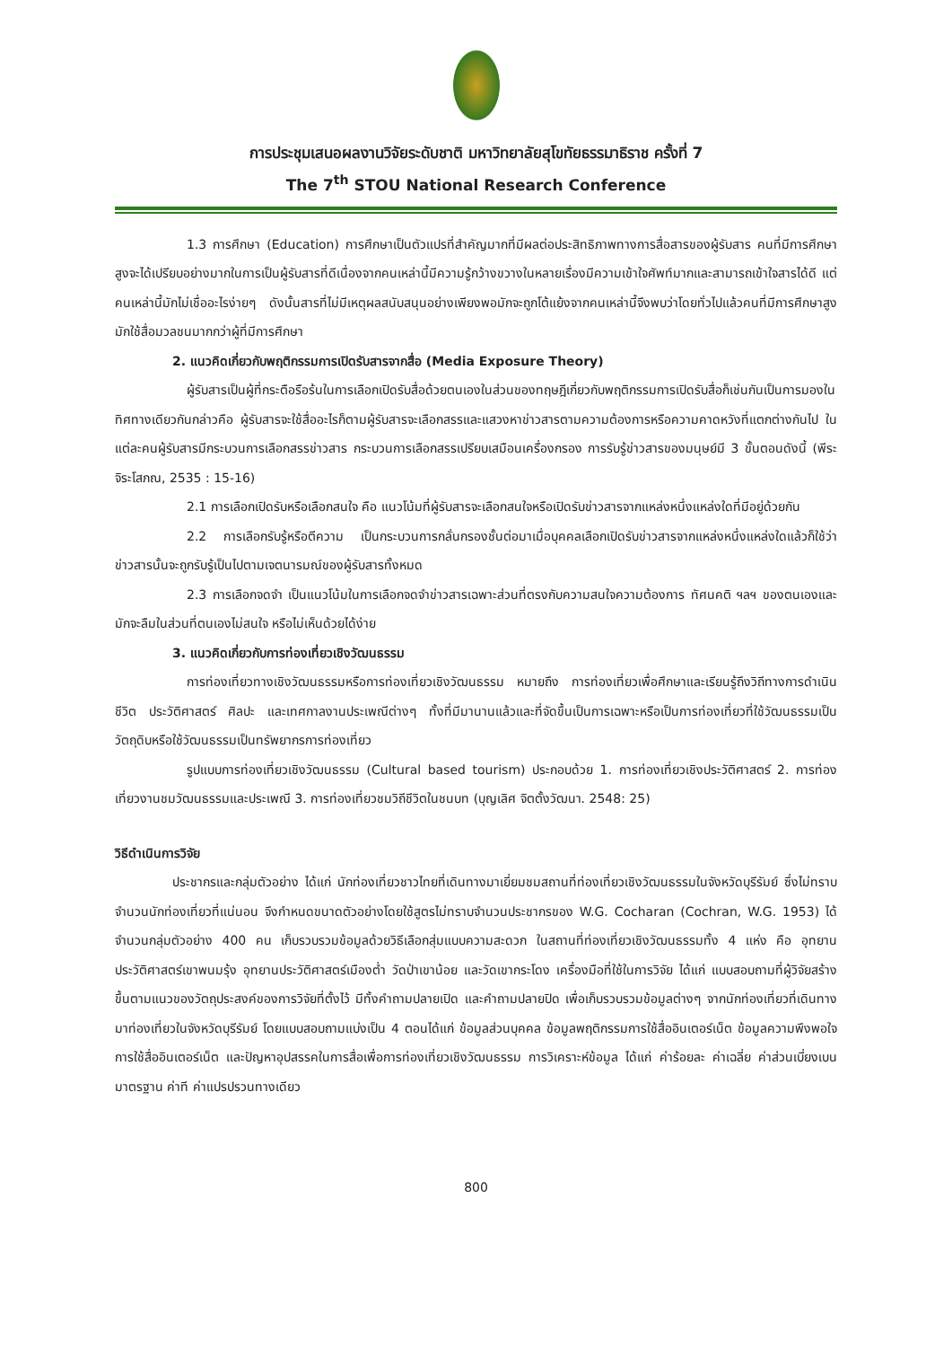การประชุมเสนอผลงานวิจัยระดับชาติ มหาวิทยาลัยสุโขทัยธรรมาธิราช ครั้งที่ 7
The 7<sup>th</sup> STOU National Research Conference
1.3 การศึกษา (Education) การศึกษาเป็นตัวแปรที่สำคัญมากที่มีผลต่อประสิทธิภาพทางการสื่อสารของผู้รับสาร คนที่มีการศึกษาสูงจะได้เปรียบอย่างมากในการเป็นผู้รับสารที่ดีเนื่องจากคนเหล่านี้มีความรู้กว้างขวางในหลายเรื่องมีความเข้าใจศัพท์มากและสามารถเข้าใจสารได้ดี แต่คนเหล่านี้มักไม่เชื่ออะไรง่ายๆ ดังนั้นสารที่ไม่มีเหตุผลสนับสนุนอย่างเพียงพอมักจะถูกโต้แย้งจากคนเหล่านี้จึงพบว่าโดยทั่วไปแล้วคนที่มีการศึกษาสูงมักใช้สื่อมวลชนมากกว่าผู้ที่มีการศึกษา
2. แนวคิดเกี่ยวกับพฤติกรรมการเปิดรับสารจากสื่อ (Media Exposure Theory)
ผู้รับสารเป็นผู้ที่กระตือรือร้นในการเลือกเปิดรับสื่อด้วยตนเองในส่วนของทฤษฎีเกี่ยวกับพฤติกรรมการเปิดรับสื่อก็เช่นกันเป็นการมองในทิศทางเดียวกันกล่าวคือ ผู้รับสารจะใช้สื่ออะไรก็ตามผู้รับสารจะเลือกสรรและแสวงหาข่าวสารตามความต้องการหรือความคาดหวังที่แตกต่างกันไป ในแต่ละคนผู้รับสารมีกระบวนการเลือกสรรข่าวสาร กระบวนการเลือกสรรเปรียบเสมือนเครื่องกรอง การรับรู้ข่าวสารของมนุษย์มี 3 ขั้นตอนดังนี้ (พีระ จิระโสภณ, 2535 : 15-16)
2.1 การเลือกเปิดรับหรือเลือกสนใจ คือ แนวโน้มที่ผู้รับสารจะเลือกสนใจหรือเปิดรับข่าวสารจากแหล่งหนึ่งแหล่งใดที่มีอยู่ด้วยกัน
2.2 การเลือกรับรู้หรือตีความ เป็นกระบวนการกลั่นกรองชั้นต่อมาเมื่อบุคคลเลือกเปิดรับข่าวสารจากแหล่งหนึ่งแหล่งใดแล้วก็ใช้ว่าข่าวสารนั้นจะถูกรับรู้เป็นไปตามเจตนารมณ์ของผู้รับสารทั้งหมด
2.3 การเลือกจดจำ เป็นแนวโน้มในการเลือกจดจำข่าวสารเฉพาะส่วนที่ตรงกับความสนใจความต้องการ ทัศนคติ ฯลฯ ของตนเองและมักจะลืมในส่วนที่ตนเองไม่สนใจ หรือไม่เห็นด้วยได้ง่าย
3. แนวคิดเกี่ยวกับการท่องเที่ยวเชิงวัฒนธรรม
การท่องเที่ยวทางเชิงวัฒนธรรมหรือการท่องเที่ยวเชิงวัฒนธรรม หมายถึง การท่องเที่ยวเพื่อศึกษาและเรียนรู้ถึงวิถีทางการดำเนินชีวิต ประวัติศาสตร์ ศิลปะ และเทศกาลงานประเพณีต่างๆ ทั้งที่มีมานานแล้วและที่จัดขึ้นเป็นการเฉพาะหรือเป็นการท่องเที่ยวที่ใช้วัฒนธรรมเป็นวัตถุดิบหรือใช้วัฒนธรรมเป็นทรัพยากรการท่องเที่ยว
รูปแบบการท่องเที่ยวเชิงวัฒนธรรม (Cultural based tourism) ประกอบด้วย 1. การท่องเที่ยวเชิงประวัติศาสตร์ 2. การท่องเที่ยวงานชมวัฒนธรรมและประเพณี 3. การท่องเที่ยวชมวิถีชีวิตในชนบท (บุญเลิศ จิตตั้งวัฒนา. 2548: 25)
วิธีดำเนินการวิจัย
ประชากรและกลุ่มตัวอย่าง ได้แก่ นักท่องเที่ยวชาวไทยที่เดินทางมาเยี่ยมชมสถานที่ท่องเที่ยวเชิงวัฒนธรรมในจังหวัดบุรีรัมย์ ซึ่งไม่ทราบจำนวนนักท่องเที่ยวที่แน่นอน จึงกำหนดขนาดตัวอย่างโดยใช้สูตรไม่ทราบจำนวนประชากรของ W.G. Cocharan (Cochran, W.G. 1953) ได้จำนวนกลุ่มตัวอย่าง 400 คน เก็บรวบรวมข้อมูลด้วยวิธีเลือกสุ่มแบบความสะดวก ในสถานที่ท่องเที่ยวเชิงวัฒนธรรมทั้ง 4 แห่ง คือ อุทยานประวัติศาสตร์เขาพนมรุ้ง อุทยานประวัติศาสตร์เมืองต่ำ วัดป่าเขาน้อย และวัดเขากระโดง เครื่องมือที่ใช้ในการวิจัย ได้แก่ แบบสอบถามที่ผู้วิจัยสร้างขึ้นตามแนวของวัตถุประสงค์ของการวิจัยที่ตั้งไว้ มีทั้งคำถามปลายเปิด และคำถามปลายปิด เพื่อเก็บรวบรวมข้อมูลต่างๆ จากนักท่องเที่ยวที่เดินทางมาท่องเที่ยวในจังหวัดบุรีรัมย์ โดยแบบสอบถามแบ่งเป็น 4 ตอนได้แก่ ข้อมูลส่วนบุคคล ข้อมูลพฤติกรรมการใช้สื่ออินเตอร์เน็ต ข้อมูลความพึงพอใจการใช้สื่ออินเตอร์เน็ต และปัญหาอุปสรรคในการสื่อเพื่อการท่องเที่ยวเชิงวัฒนธรรม การวิเคราะห์ข้อมูล ได้แก่ ค่าร้อยละ ค่าเฉลี่ย ค่าส่วนเบี่ยงเบนมาตรฐาน ค่าที ค่าแปรปรวนทางเดียว
800